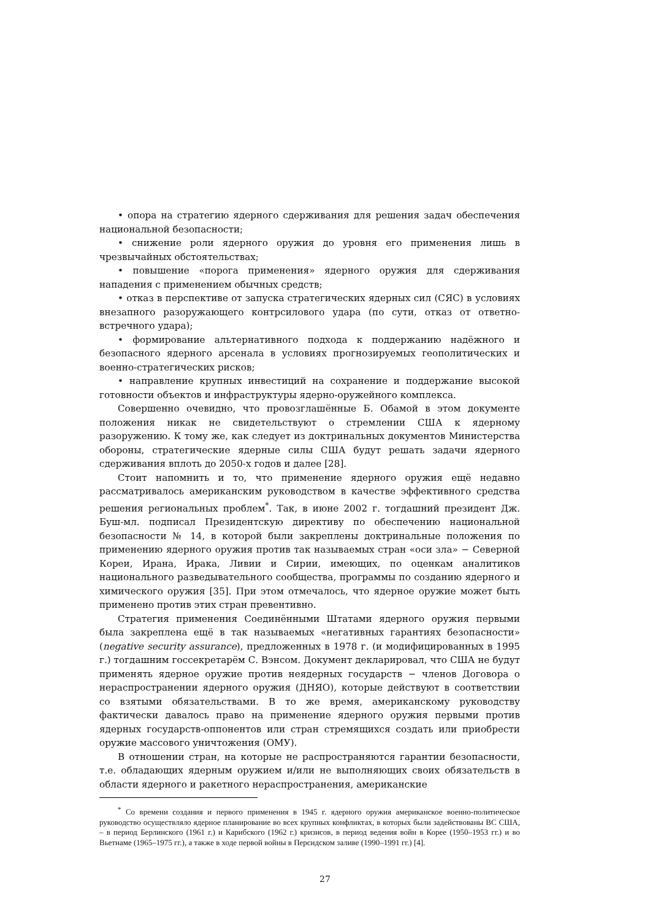• опора на стратегию ядерного сдерживания для решения задач обеспечения национальной безопасности;
• снижение роли ядерного оружия до уровня его применения лишь в чрезвычайных обстоятельствах;
• повышение «порога применения» ядерного оружия для сдерживания нападения с применением обычных средств;
• отказ в перспективе от запуска стратегических ядерных сил (СЯС) в условиях внезапного разоружающего контрсилового удара (по сути, отказ от ответно-встречного удара);
• формирование альтернативного подхода к поддержанию надёжного и безопасного ядерного арсенала в условиях прогнозируемых геополитических и военно-стратегических рисков;
• направление крупных инвестиций на сохранение и поддержание высокой готовности объектов и инфраструктуры ядерно-оружейного комплекса.
Совершенно очевидно, что провозглашённые Б. Обамой в этом документе положения никак не свидетельствуют о стремлении США к ядерному разоружению. К тому же, как следует из доктринальных документов Министерства обороны, стратегические ядерные силы США будут решать задачи ядерного сдерживания вплоть до 2050-х годов и далее [28].
Стоит напомнить и то, что применение ядерного оружия ещё недавно рассматривалось американским руководством в качестве эффективного средства решения региональных проблем<sup>*</sup>. Так, в июне 2002 г. тогдашний президент Дж. Буш-мл. подписал Президентскую директиву по обеспечению национальной безопасности № 14, в которой были закреплены доктринальные положения по применению ядерного оружия против так называемых стран «оси зла» − Северной Кореи, Ирана, Ирака, Ливии и Сирии, имеющих, по оценкам аналитиков национального разведывательного сообщества, программы по созданию ядерного и химического оружия [35]. При этом отмечалось, что ядерное оружие может быть применено против этих стран превентивно.
Стратегия применения Соединёнными Штатами ядерного оружия первыми была закреплена ещё в так называемых «негативных гарантиях безопасности» (negative security assurance), предложенных в 1978 г. (и модифицированных в 1995 г.) тогдашним госсекретарём С. Вэнсом. Документ декларировал, что США не будут применять ядерное оружие против неядерных государств − членов Договора о нераспространении ядерного оружия (ДНЯО), которые действуют в соответствии со взятыми обязательствами. В то же время, американскому руководству фактически давалось право на применение ядерного оружия первыми против ядерных государств-оппонентов или стран стремящихся создать или приобрести оружие массового уничтожения (ОМУ).
В отношении стран, на которые не распространяются гарантии безопасности, т.е. обладающих ядерным оружием и/или не выполняющих своих обязательств в области ядерного и ракетного нераспространения, американские
<sup>*</sup> Со времени создания и первого применения в 1945 г. ядерного оружия американское военно-политическое руководство осуществляло ядерное планирование во всех крупных конфликтах, в которых были задействованы ВС США, – в период Берлинского (1961 г.) и Карибского (1962 г.) кризисов, в период ведения войн в Корее (1950–1953 гг.) и во Вьетнаме (1965–1975 гг.), а также в ходе первой войны в Персидском заливе (1990–1991 гг.) [4].
27